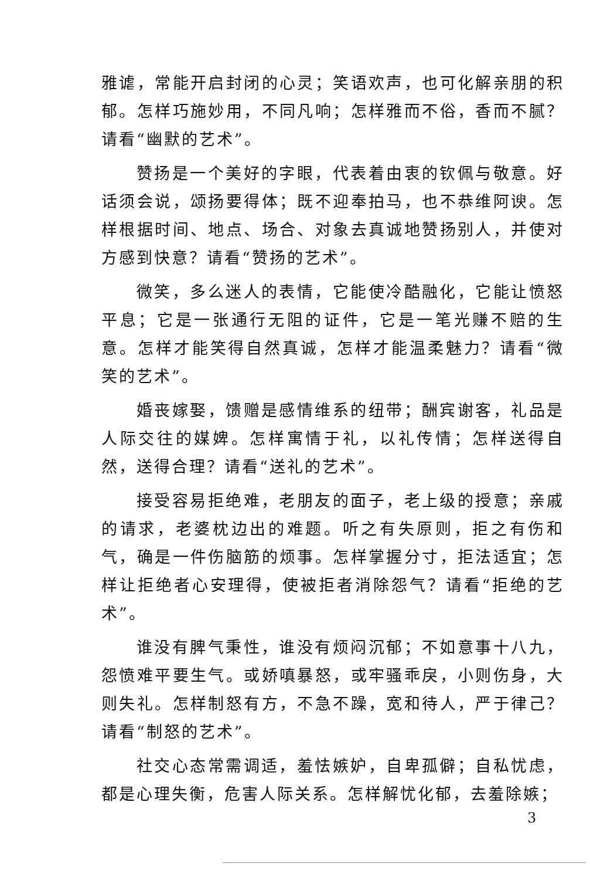雅谑，常能开启封闭的心灵；笑语欢声，也可化解亲朋的积郁。怎样巧施妙用，不同凡响；怎样雅而不俗，香而不腻？请看“幽默的艺术”。
赞扬是一个美好的字眼，代表着由衷的钦佩与敬意。好话须会说，颂扬要得体；既不迎奉拍马，也不恭维阿谀。怎样根据时间、地点、场合、对象去真诚地赞扬别人，并使对方感到快意？请看“赞扬的艺术”。
微笑，多么迷人的表情，它能使冷酷融化，它能让愤怒平息；它是一张通行无阻的证件，它是一笔光赚不赔的生意。怎样才能笑得自然真诚，怎样才能温柔魅力？请看“微笑的艺术”。
婚丧嫁娶，馈赠是感情维系的纽带；酬宾谢客，礼品是人际交往的媒婢。怎样寓情于礼，以礼传情；怎样送得自然，送得合理？请看“送礼的艺术”。
接受容易拒绝难，老朋友的面子，老上级的授意；亲戚的请求，老婆枕边出的难题。听之有失原则，拒之有伤和气，确是一件伤脑筋的烦事。怎样掌握分寸，拒法适宜；怎样让拒绝者心安理得，使被拒者消除怨气？请看“拒绝的艺术”。
谁没有脾气秉性，谁没有烦闷沉郁；不如意事十八九，怨愤难平要生气。或娇嗔暴怒，或牢骚乖戾，小则伤身，大则失礼。怎样制怒有方，不急不躁，宽和待人，严于律己？请看“制怒的艺术”。
社交心态常需调适，羞怯嫉妒，自卑孤僻；自私忧虑，都是心理失衡，危害人际关系。怎样解忧化郁，去羞除嫉；
3